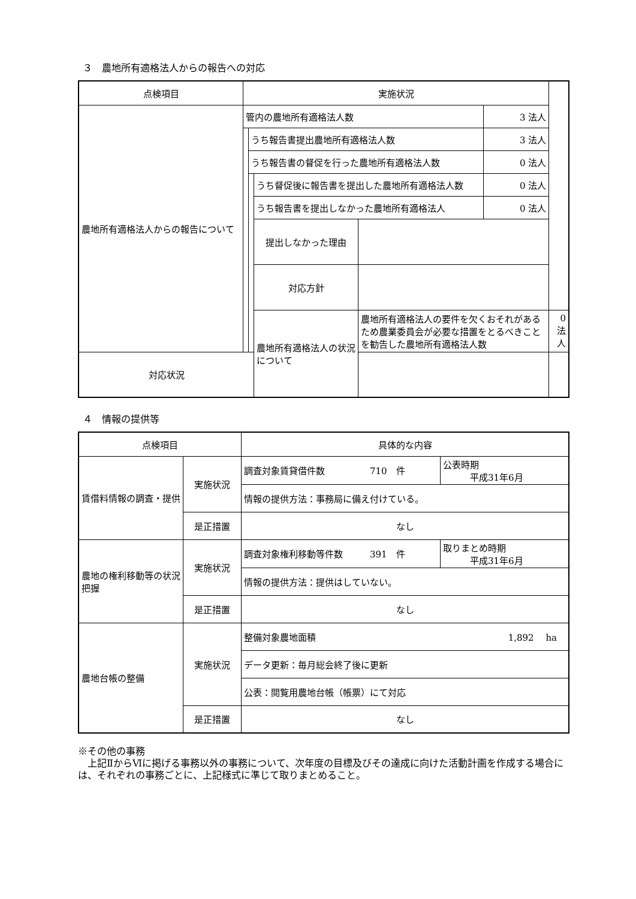３　農地所有適格法人からの報告への対応
| 点検項目 | 実施状況 | | | | | |
| 農地所有適格法人からの報告について | 管内の農地所有適格法人数 | | | | 3 法人 | |
| | | うち報告書提出農地所有適格法人数 | | | 3 法人 | |
| | | うち報告書の督促を行った農地所有適格法人数 | | | 0 法人 | |
| | | | うち督促後に報告書を提出した農地所有適格法人数 | | 0 法人 | |
| | | | うち報告書を提出しなかった農地所有適格法人 | | 0 法人 | |
| | | | 提出しなかった理由 | | | |
| | | | 対応方針 | | | |
| | | | 農地所有適格法人の状況について | 農地所有適格法人の要件を欠くおそれがあるため農業委員会が必要な措置をとるべきことを勧告した農地所有適格法人数 | | 0 法人 |
| 対応状況 | | | | | | |
４　情報の提供等
| 点検項目 | | 具体的な内容 | |
| 賃借料情報の調査・提供 | 実施状況 | 調査対象賃貸借件数 710 件 | 公表時期 平成31年6月 |
| | | 情報の提供方法：事務局に備え付けている。 | |
| | 是正措置 | なし | |
| 農地の権利移動等の状況把握 | 実施状況 | 調査対象権利移動等件数 391 件 | 取りまとめ時期 平成31年6月 |
| | | 情報の提供方法：提供はしていない。 | |
| | 是正措置 | なし | |
| 農地台帳の整備 | 実施状況 | 整備対象農地面積 1,892 ha | |
| | | データ更新：毎月総会終了後に更新 | |
| | | 公表：閲覧用農地台帳（帳票）にて対応 | |
| | 是正措置 | なし | |
※その他の事務
　上記ⅡからⅥに掲げる事務以外の事務について、次年度の目標及びその達成に向けた活動計画を作成する場合には、それぞれの事務ごとに、上記様式に準じて取りまとめること。